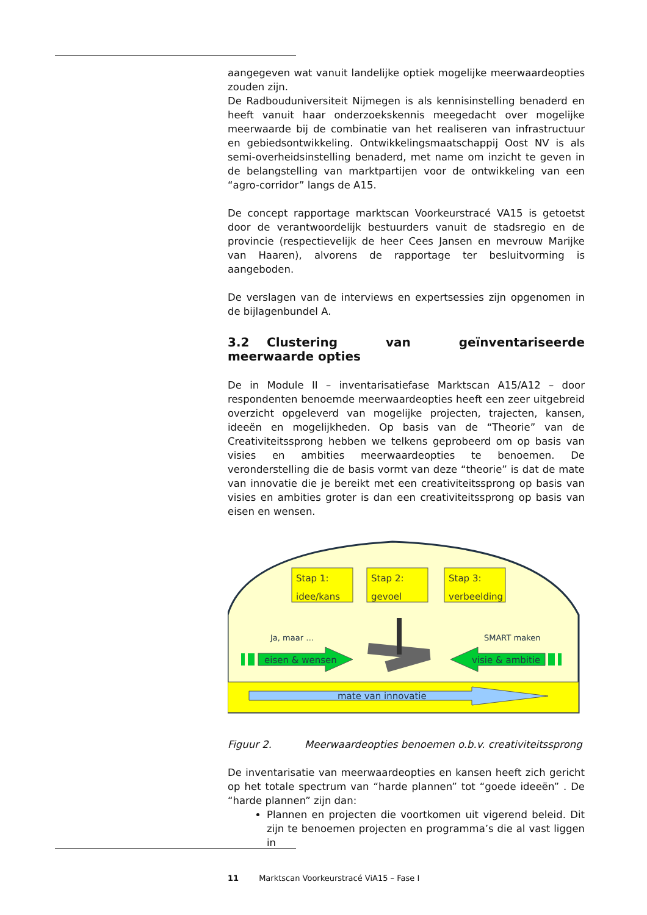aangegeven wat vanuit landelijke optiek mogelijke meerwaardeopties zouden zijn.
De Radbouduniversiteit Nijmegen is als kennisinstelling benaderd en heeft vanuit haar onderzoekskennis meegedacht over mogelijke meerwaarde bij de combinatie van het realiseren van infrastructuur en gebiedsontwikkeling. Ontwikkelingsmaatschappij Oost NV is als semi-overheidsinstelling benaderd, met name om inzicht te geven in de belangstelling van marktpartijen voor de ontwikkeling van een “agro-corridor” langs de A15.
De concept rapportage marktscan Voorkeurstracé VA15 is getoetst door de verantwoordelijk bestuurders vanuit de stadsregio en de provincie (respectievelijk de heer Cees Jansen en mevrouw Marijke van Haaren), alvorens de rapportage ter besluitvorming is aangeboden.
De verslagen van de interviews en expertsessies zijn opgenomen in de bijlagenbundel A.
3.2 Clustering van geïnventariseerde meerwaarde opties
De in Module II – inventarisatiefase Marktscan A15/A12 – door respondenten benoemde meerwaardeopties heeft een zeer uitgebreid overzicht opgeleverd van mogelijke projecten, trajecten, kansen, ideeën en mogelijkheden. Op basis van de “Theorie” van de Creativiteitssprong hebben we telkens geprobeerd om op basis van visies en ambities meerwaardeopties te benoemen. De veronderstelling die de basis vormt van deze “theorie” is dat de mate van innovatie die je bereikt met een creativiteitssprong op basis van visies en ambities groter is dan een creativiteitssprong op basis van eisen en wensen.
mate van innovatie
Stap 1:
idee/kans
Stap 2:
gevoel
Stap 3:
verbeelding
Ja, maar …
SMART maken
eisen & wensen
visie & ambitie
Figuur 2. Meerwaardeopties benoemen o.b.v. creativiteitssprong
De inventarisatie van meerwaardeopties en kansen heeft zich gericht op het totale spectrum van “harde plannen” tot “goede ideeën” . De “harde plannen” zijn dan:
Plannen en projecten die voortkomen uit vigerend beleid. Dit zijn te benoemen projecten en programma’s die al vast liggen in
11 Marktscan Voorkeurstracé ViA15 – Fase I